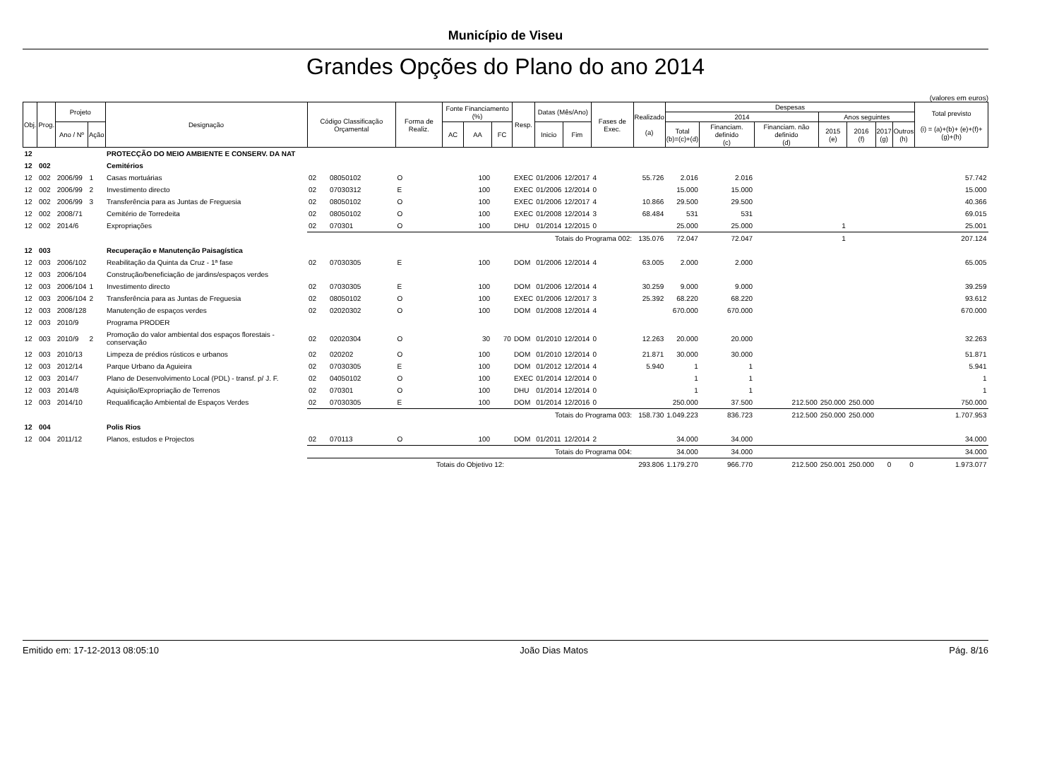Município de Viseu
Grandes Opções do Plano do ano 2014
(valores em euros)
| Obj. | Prog. | Projeto | | Designação | Código Classificação Orçamental | | Forma de Realiz. | Fonte Financiamento (%) | | | Resp. | Datas (Mês/Ano) | | Fases de Exec. | Realizado (a) | Despesas | | | | | | | Total previsto (i) = (a)+(b)+ (e)+(f)+(g)+(h) |
| --- | --- | --- | --- | --- | --- | --- | --- | --- | --- | --- | --- | --- | --- | --- | --- | --- | --- | --- | --- | --- | --- | --- | --- |
| | | | | | | | | | | | | | | | | 2014 | | | Anos seguintes | | | | |
| | | Ano / Nº | Ação | | | | | AC | AA | FC | | Inicio | Fim | | | Total (b)=(c)+(d) | Financiam. definido (c) | Financiam. não definido (d) | 2015 (e) | 2016 (f) | 2017 (g) | Outros (h) | |
| 12 | | | | PROTECÇÃO DO MEIO AMBIENTE E CONSERV. DA NAT | | | | | | | | | | | | | | | | | | | |
| 12 | 002 | | | Cemitérios | | | | | | | | | | | | | | | | | | | |
| 12 | 002 | 2006/99 | 1 | Casas mortuárias | 02 | 08050102 | O | | 100 | | EXEC | 01/2006 | 12/2017 | 4 | 55.726 | 2.016 | 2.016 | | | | | | 57.742 |
| 12 | 002 | 2006/99 | 2 | Investimento directo | 02 | 07030312 | E | | 100 | | EXEC | 01/2006 | 12/2014 | 0 | | 15.000 | 15.000 | | | | | | 15.000 |
| 12 | 002 | 2006/99 | 3 | Transferência para as Juntas de Freguesia | 02 | 08050102 | O | | 100 | | EXEC | 01/2006 | 12/2017 | 4 | 10.866 | 29.500 | 29.500 | | | | | | 40.366 |
| 12 | 002 | 2008/71 | | Cemitério de Torredeita | 02 | 08050102 | O | | 100 | | EXEC | 01/2008 | 12/2014 | 3 | 68.484 | 531 | 531 | | | | | | 69.015 |
| 12 | 002 | 2014/6 | | Expropriações | 02 | 070301 | O | | 100 | | DHU | 01/2014 | 12/2015 | 0 | | 25.000 | 25.000 | | 1 | | | | 25.001 |
| | | | | | Totais do Programa 002: | | | | | | | | | | 135.076 | 72.047 | 72.047 | | 1 | | | | 207.124 |
| 12 | 003 | | | Recuperação e Manutenção Paisagística | | | | | | | | | | | | | | | | | | | |
| 12 | 003 | 2006/102 | | Reabilitação da Quinta da Cruz - 1ª fase | 02 | 07030305 | E | | 100 | | DOM | 01/2006 | 12/2014 | 4 | 63.005 | 2.000 | 2.000 | | | | | | 65.005 |
| 12 | 003 | 2006/104 | | Construção/beneficiação de jardins/espaços verdes | | | | | | | | | | | | | | | | | | | |
| 12 | 003 | 2006/104 | 1 | Investimento directo | 02 | 07030305 | E | | 100 | | DOM | 01/2006 | 12/2014 | 4 | 30.259 | 9.000 | 9.000 | | | | | | 39.259 |
| 12 | 003 | 2006/104 | 2 | Transferência para as Juntas de Freguesia | 02 | 08050102 | O | | 100 | | EXEC | 01/2006 | 12/2017 | 3 | 25.392 | 68.220 | 68.220 | | | | | | 93.612 |
| 12 | 003 | 2008/128 | | Manutenção de espaços verdes | 02 | 02020302 | O | | 100 | | DOM | 01/2008 | 12/2014 | 4 | | 670.000 | 670.000 | | | | | | 670.000 |
| 12 | 003 | 2010/9 | | Programa PRODER | | | | | | | | | | | | | | | | | | | |
| 12 | 003 | 2010/9 | 2 | Promoção do valor ambiental dos espaços florestais - conservação | 02 | 02020304 | O | | 30 | 70 | DOM | 01/2010 | 12/2014 | 0 | 12.263 | 20.000 | 20.000 | | | | | | 32.263 |
| 12 | 003 | 2010/13 | | Limpeza de prédios rústicos e urbanos | 02 | 020202 | O | | 100 | | DOM | 01/2010 | 12/2014 | 0 | 21.871 | 30.000 | 30.000 | | | | | | 51.871 |
| 12 | 003 | 2012/14 | | Parque Urbano da Aguieira | 02 | 07030305 | E | | 100 | | DOM | 01/2012 | 12/2014 | 4 | 5.940 | 1 | 1 | | | | | | 5.941 |
| 12 | 003 | 2014/7 | | Plano de Desenvolvimento Local (PDL) - transf. p/ J. F. | 02 | 04050102 | O | | 100 | | EXEC | 01/2014 | 12/2014 | 0 | | 1 | 1 | | | | | | 1 |
| 12 | 003 | 2014/8 | | Aquisição/Expropriação de Terrenos | 02 | 070301 | O | | 100 | | DHU | 01/2014 | 12/2014 | 0 | | 1 | 1 | | | | | | 1 |
| 12 | 003 | 2014/10 | | Requalificação Ambiental de Espaços Verdes | 02 | 07030305 | E | | 100 | | DOM | 01/2014 | 12/2016 | 0 | | 250.000 | 37.500 | 212.500 | 250.000 | 250.000 | | | 750.000 |
| | | | | | Totais do Programa 003: | | | | | | | | | | 158.730 | 1.049.223 | 836.723 | 212.500 | 250.000 | 250.000 | | | 1.707.953 |
| 12 | 004 | | | Polis Rios | | | | | | | | | | | | | | | | | | | |
| 12 | 004 | 2011/12 | | Planos, estudos e Projectos | 02 | 070113 | O | | 100 | | DOM | 01/2011 | 12/2014 | 2 | | 34.000 | 34.000 | | | | | | 34.000 |
| | | | | | Totais do Programa 004: | | | | | | | | | | | 34.000 | 34.000 | | | | | | 34.000 |
| | | | | | Totais do Objetivo 12: | | | | | | | | | | 293.806 | 1.179.270 | 966.770 | 212.500 | 250.001 | 250.000 | 0 | 0 | 1.973.077 |
Emitido em: 17-12-2013 08:05:10 João Dias Matos Pág. 8/16